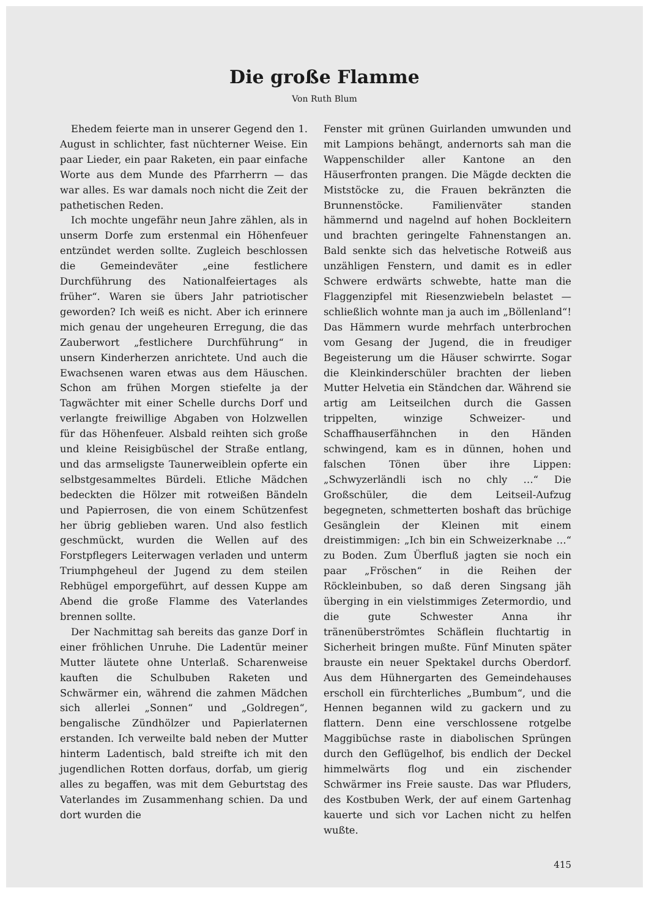Die große Flamme
Von Ruth Blum
Ehedem feierte man in unserer Gegend den 1. August in schlichter, fast nüchterner Weise. Ein paar Lieder, ein paar Raketen, ein paar einfache Worte aus dem Munde des Pfarrherrn — das war alles. Es war damals noch nicht die Zeit der pathetischen Reden.
Ich mochte ungefähr neun Jahre zählen, als in unserm Dorfe zum erstenmal ein Höhenfeuer entzündet werden sollte. Zugleich beschlossen die Gemeindeväter „eine festlichere Durchführung des Nationalfeiertages als früher“. Waren sie übers Jahr patriotischer geworden? Ich weiß es nicht. Aber ich erinnere mich genau der ungeheuren Erregung, die das Zauberwort „festlichere Durchführung“ in unsern Kinderherzen anrichtete. Und auch die Ewachsenen waren etwas aus dem Häuschen. Schon am frühen Morgen stiefelte ja der Tagwächter mit einer Schelle durchs Dorf und verlangte freiwillige Abgaben von Holzwellen für das Höhenfeuer. Alsbald reihten sich große und kleine Reisigbüschel der Straße entlang, und das armseligste Taunerweiblein opferte ein selbstgesammeltes Bürdeli. Etliche Mädchen bedeckten die Hölzer mit rotweißen Bändeln und Papierrosen, die von einem Schützenfest her übrig geblieben waren. Und also festlich geschmückt, wurden die Wellen auf des Forstpflegers Leiterwagen verladen und unterm Triumphgeheul der Jugend zu dem steilen Rebhügel emporgeführt, auf dessen Kuppe am Abend die große Flamme des Vaterlandes brennen sollte.
Der Nachmittag sah bereits das ganze Dorf in einer fröhlichen Unruhe. Die Ladentür meiner Mutter läutete ohne Unterlaß. Scharenweise kauften die Schulbuben Raketen und Schwärmer ein, während die zahmen Mädchen sich allerlei „Sonnen“ und „Goldregen“, bengalische Zündhölzer und Papierlaternen erstanden. Ich verweilte bald neben der Mutter hinterm Ladentisch, bald streifte ich mit den jugendlichen Rotten dorfaus, dorfab, um gierig alles zu begaffen, was mit dem Geburtstag des Vaterlandes im Zusammenhang schien. Da und dort wurden die
Fenster mit grünen Guirlanden umwunden und mit Lampions behängt, andernorts sah man die Wappenschilder aller Kantone an den Häuserfronten prangen. Die Mägde deckten die Miststöcke zu, die Frauen bekränzten die Brunnenstöcke. Familienväter standen hämmernd und nagelnd auf hohen Bockleitern und brachten geringelte Fahnenstangen an. Bald senkte sich das helvetische Rotweiß aus unzähligen Fenstern, und damit es in edler Schwere erdwärts schwebte, hatte man die Flaggenzipfel mit Riesenzwiebeln belastet — schließlich wohnte man ja auch im „Böllenland“! Das Hämmern wurde mehrfach unterbrochen vom Gesang der Jugend, die in freudiger Begeisterung um die Häuser schwirrte. Sogar die Kleinkinderschüler brachten der lieben Mutter Helvetia ein Ständchen dar. Während sie artig am Leitseilchen durch die Gassen trippelten, winzige Schweizer- und Schaffhauserfähnchen in den Händen schwingend, kam es in dünnen, hohen und falschen Tönen über ihre Lippen: „Schwyzerländli isch no chly …“ Die Großschüler, die dem Leitseil-Aufzug begegneten, schmetterten boshaft das brüchige Gesänglein der Kleinen mit einem dreistimmigen: „Ich bin ein Schweizerknabe …“ zu Boden. Zum Überfluß jagten sie noch ein paar „Fröschen“ in die Reihen der Röckleinbuben, so daß deren Singsang jäh überging in ein vielstimmiges Zetermordio, und die gute Schwester Anna ihr tränenüberströmtes Schäflein fluchtartig in Sicherheit bringen mußte. Fünf Minuten später brauste ein neuer Spektakel durchs Oberdorf. Aus dem Hühnergarten des Gemeindehauses erscholl ein fürchterliches „Bumbum“, und die Hennen begannen wild zu gackern und zu flattern. Denn eine verschlossene rotgelbe Maggibüchse raste in diabolischen Sprüngen durch den Geflügelhof, bis endlich der Deckel himmelwärts flog und ein zischender Schwärmer ins Freie sauste. Das war Pfluders, des Kostbuben Werk, der auf einem Gartenhag kauerte und sich vor Lachen nicht zu helfen wußte.
415